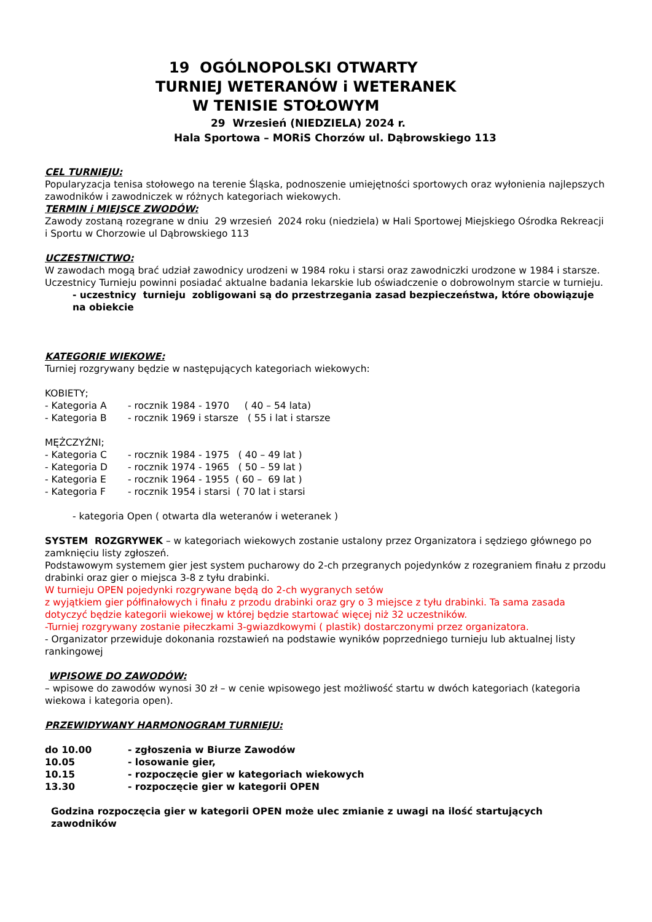19 OGÓLNOPOLSKI OTWARTY
TURNIEJ WETERANÓW i WETERANEK
W TENISIE STOŁOWYM
29 Wrzesień (NIEDZIELA) 2024 r.
Hala Sportowa – MORiS Chorzów ul. Dąbrowskiego 113
CEL TURNIEJU:
Popularyzacja tenisa stołowego na terenie Śląska, podnoszenie umiejętności sportowych oraz wyłonienia najlepszych zawodników i zawodniczek w różnych kategoriach wiekowych.
TERMIN i MIEJSCE ZWODÓW:
Zawody zostaną rozegrane w dniu 29 wrzesień 2024 roku (niedziela) w Hali Sportowej Miejskiego Ośrodka Rekreacji i Sportu w Chorzowie ul Dąbrowskiego 113
UCZESTNICTWO:
W zawodach mogą brać udział zawodnicy urodzeni w 1984 roku i starsi oraz zawodniczki urodzone w 1984 i starsze.
Uczestnicy Turnieju powinni posiadać aktualne badania lekarskie lub oświadczenie o dobrowolnym starcie w turnieju.
- uczestnicy turnieju zobligowani są do przestrzegania zasad bezpieczeństwa, które obowiązuje na obiekcie
KATEGORIE WIEKOWE:
Turniej rozgrywany będzie w następujących kategoriach wiekowych:
KOBIETY;
- Kategoria A - rocznik 1984 - 1970 ( 40 – 54 lata)
- Kategoria B - rocznik 1969 i starsze ( 55 i lat i starsze
MĘŻCZYŹNI;
- Kategoria C - rocznik 1984 - 1975 ( 40 – 49 lat )
- Kategoria D - rocznik 1974 - 1965 ( 50 – 59 lat )
- Kategoria E - rocznik 1964 - 1955 ( 60 – 69 lat )
- Kategoria F - rocznik 1954 i starsi ( 70 lat i starsi
- kategoria Open ( otwarta dla weteranów i weteranek )
SYSTEM ROZGRYWEK – w kategoriach wiekowych zostanie ustalony przez Organizatora i sędziego głównego po zamknięciu listy zgłoszeń.
Podstawowym systemem gier jest system pucharowy do 2-ch przegranych pojedynków z rozegraniem finału z przodu drabinki oraz gier o miejsca 3-8 z tyłu drabinki.
W turnieju OPEN pojedynki rozgrywane będą do 2-ch wygranych setów
z wyjątkiem gier półfinałowych i finału z przodu drabinki oraz gry o 3 miejsce z tyłu drabinki. Ta sama zasada dotyczyć będzie kategorii wiekowej w której będzie startować więcej niż 32 uczestników.
-Turniej rozgrywany zostanie piłeczkami 3-gwiazdkowymi ( plastik) dostarczonymi przez organizatora.
- Organizator przewiduje dokonania rozstawień na podstawie wyników poprzedniego turnieju lub aktualnej listy rankingowej
WPISOWE DO ZAWODÓW:
– wpisowe do zawodów wynosi 30 zł – w cenie wpisowego jest możliwość startu w dwóch kategoriach (kategoria wiekowa i kategoria open).
PRZEWIDYWANY HARMONOGRAM TURNIEJU:
do 10.00 - zgłoszenia w Biurze Zawodów
10.05 - losowanie gier,
10.15 - rozpoczęcie gier w kategoriach wiekowych
13.30 - rozpoczęcie gier w kategorii OPEN
Godzina rozpoczęcia gier w kategorii OPEN może ulec zmianie z uwagi na ilość startujących zawodników